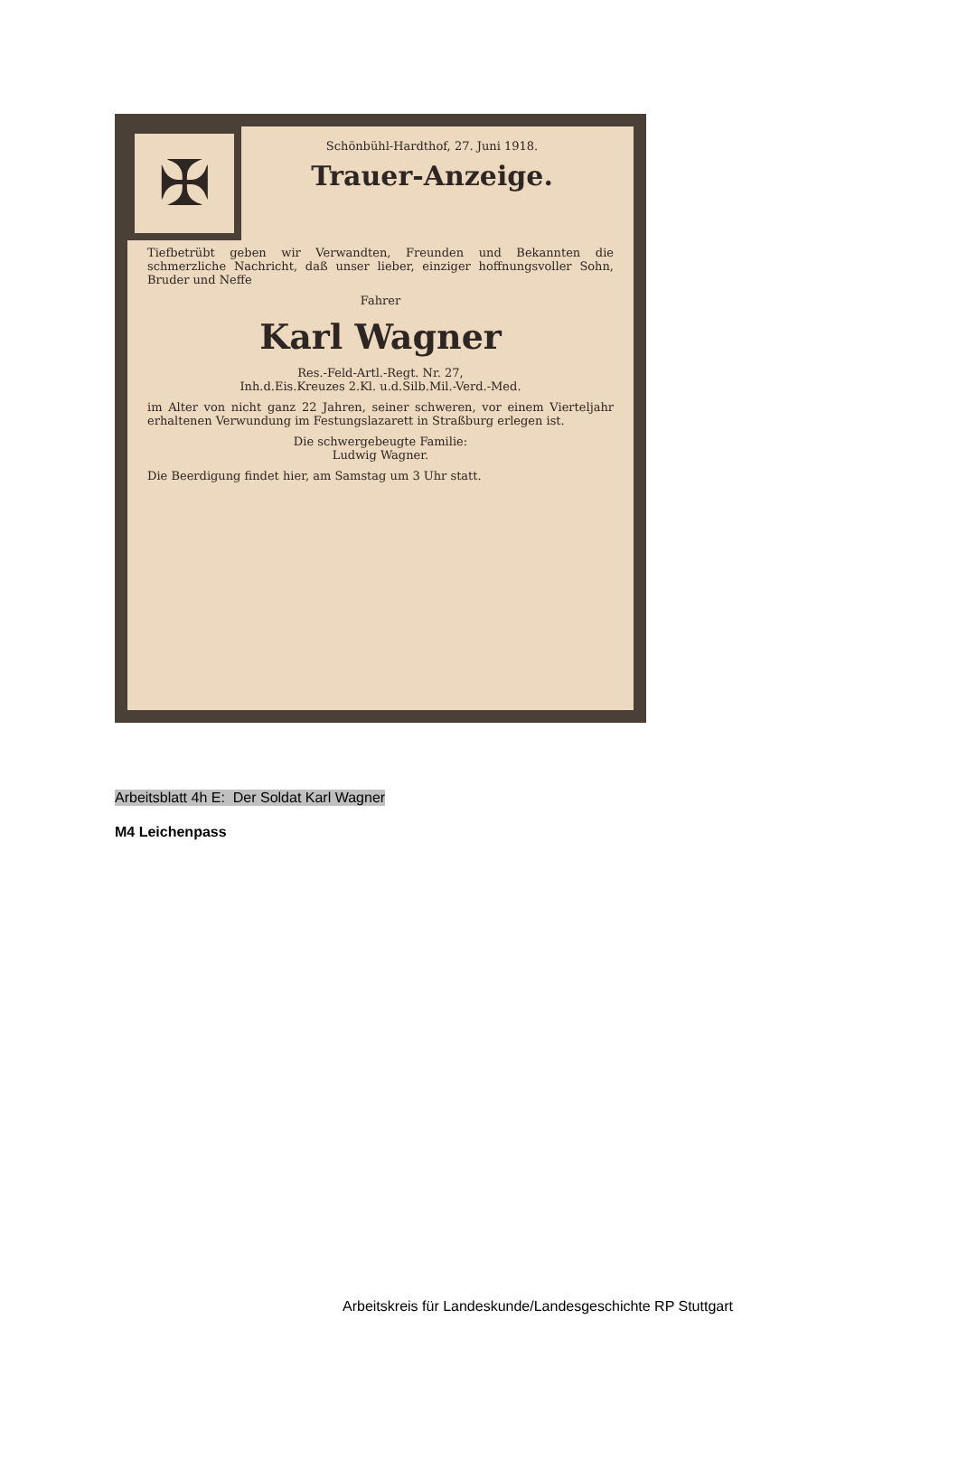✠
Schönbühl-Hardthof, 27. Juni 1918.
Trauer-Anzeige.
Tiefbetrübt geben wir Verwandten, Freunden und Bekannten die schmerzliche Nachricht, daß unser lieber, einziger hoffnungsvoller Sohn, Bruder und Neffe
Fahrer
Karl Wagner
Res.-Feld-Artl.-Regt. Nr. 27,
Inh.d.Eis.Kreuzes 2.Kl. u.d.Silb.Mil.-Verd.-Med.
im Alter von nicht ganz 22 Jahren, seiner schweren, vor einem Vierteljahr erhaltenen Verwundung im Festungslazarett in Straßburg erlegen ist.
Die schwergebeugte Familie:
Ludwig Wagner.
Die Beerdigung findet hier, am Samstag um 3 Uhr statt.
Arbeitsblatt 4h E: Der Soldat Karl Wagner
M4 Leichenpass
Arbeitskreis für Landeskunde/Landesgeschichte RP Stuttgart